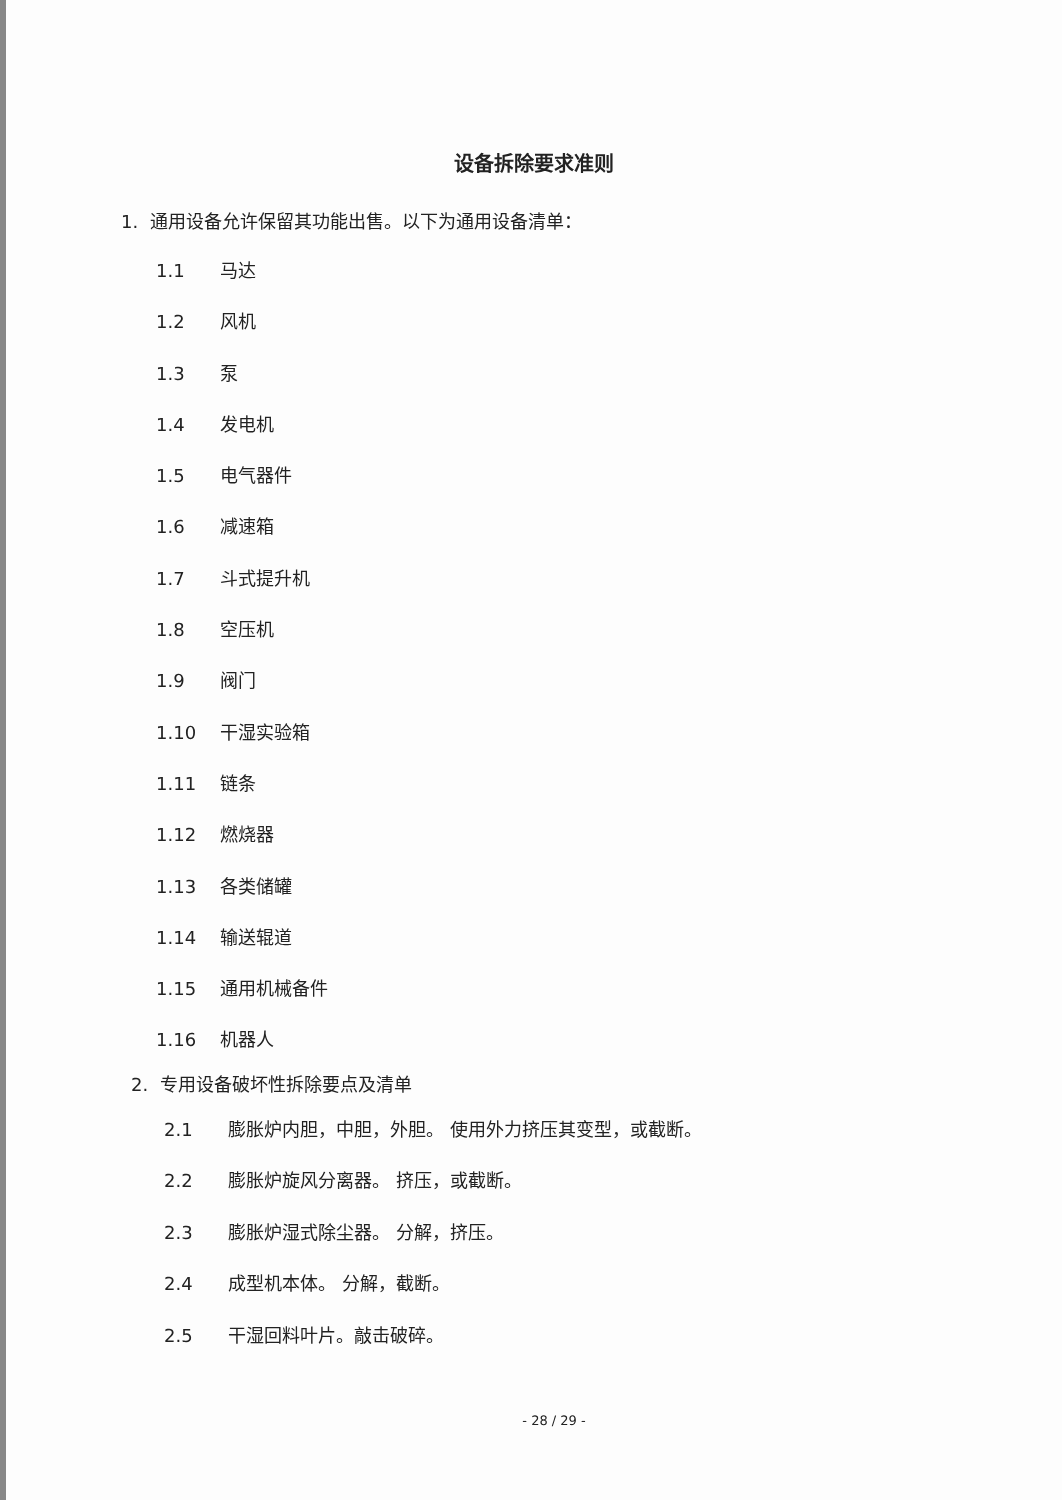设备拆除要求准则
1. 通用设备允许保留其功能出售。以下为通用设备清单：
1.1 马达
1.2 风机
1.3 泵
1.4 发电机
1.5 电气器件
1.6 减速箱
1.7 斗式提升机
1.8 空压机
1.9 阀门
1.10 干湿实验箱
1.11 链条
1.12 燃烧器
1.13 各类储罐
1.14 输送辊道
1.15 通用机械备件
1.16 机器人
2. 专用设备破坏性拆除要点及清单
2.1 膨胀炉内胆，中胆，外胆。 使用外力挤压其变型，或截断。
2.2 膨胀炉旋风分离器。 挤压，或截断。
2.3 膨胀炉湿式除尘器。 分解，挤压。
2.4 成型机本体。 分解，截断。
2.5 干湿回料叶片。敲击破碎。
- 28 / 29 -